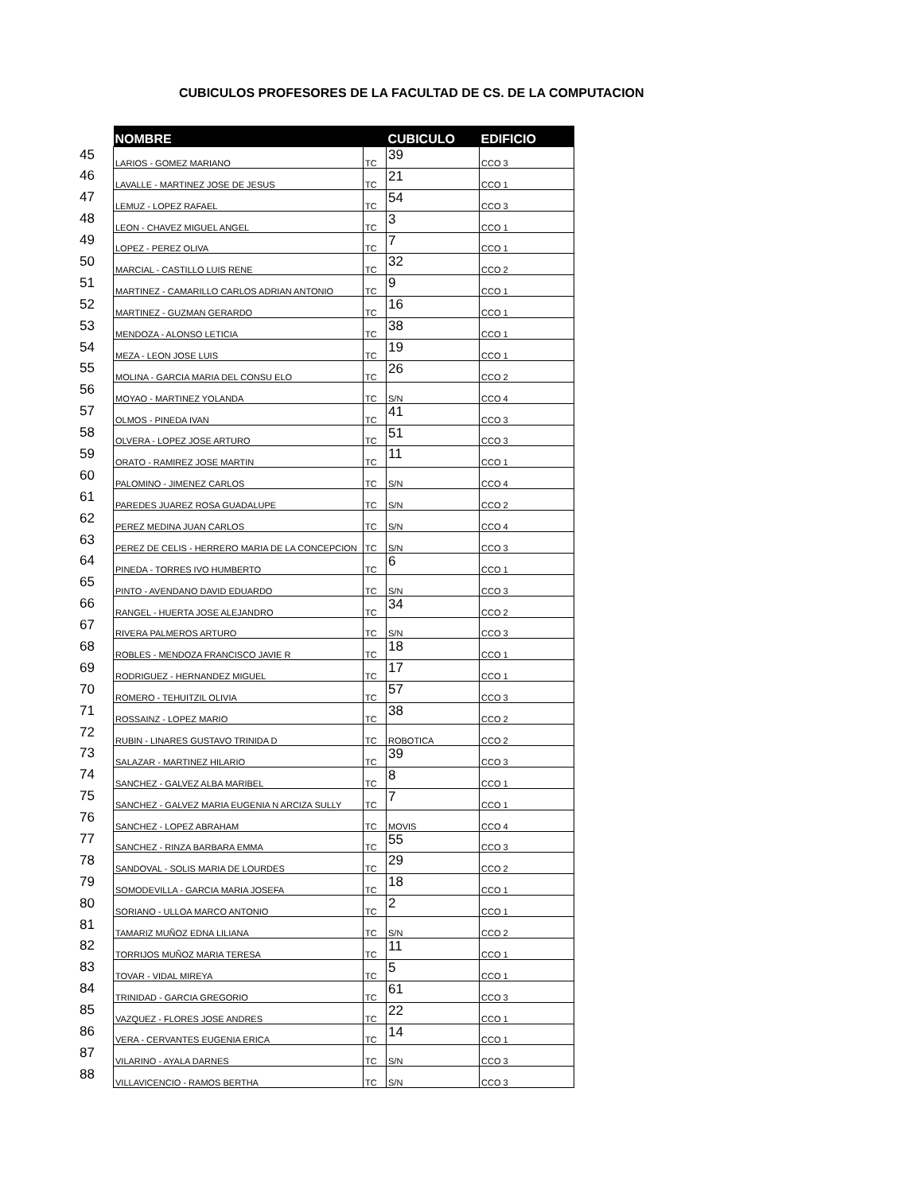CUBICULOS PROFESORES DE LA FACULTAD DE CS. DE LA COMPUTACION
| | NOMBRE | | CUBICULO | EDIFICIO |
| 45 | LARIOS - GOMEZ MARIANO | TC | 39 | CCO 3 |
| 46 | LAVALLE - MARTINEZ JOSE DE JESUS | TC | 21 | CCO 1 |
| 47 | LEMUZ - LOPEZ RAFAEL | TC | 54 | CCO 3 |
| 48 | LEON - CHAVEZ MIGUEL ANGEL | TC | 3 | CCO 1 |
| 49 | LOPEZ - PEREZ OLIVA | TC | 7 | CCO 1 |
| 50 | MARCIAL - CASTILLO LUIS RENE | TC | 32 | CCO 2 |
| 51 | MARTINEZ - CAMARILLO CARLOS ADRIAN ANTONIO | TC | 9 | CCO 1 |
| 52 | MARTINEZ - GUZMAN GERARDO | TC | 16 | CCO 1 |
| 53 | MENDOZA - ALONSO LETICIA | TC | 38 | CCO 1 |
| 54 | MEZA - LEON JOSE LUIS | TC | 19 | CCO 1 |
| 55 | MOLINA - GARCIA MARIA DEL CONSU ELO | TC | 26 | CCO 2 |
| 56 | MOYAO - MARTINEZ YOLANDA | TC | S/N | CCO 4 |
| 57 | OLMOS - PINEDA IVAN | TC | 41 | CCO 3 |
| 58 | OLVERA - LOPEZ JOSE ARTURO | TC | 51 | CCO 3 |
| 59 | ORATO - RAMIREZ JOSE MARTIN | TC | 11 | CCO 1 |
| 60 | PALOMINO - JIMENEZ CARLOS | TC | S/N | CCO 4 |
| 61 | PAREDES JUAREZ ROSA GUADALUPE | TC | S/N | CCO 2 |
| 62 | PEREZ MEDINA JUAN CARLOS | TC | S/N | CCO 4 |
| 63 | PEREZ DE CELIS - HERRERO MARIA DE LA CONCEPCION | TC | S/N | CCO 3 |
| 64 | PINEDA - TORRES IVO HUMBERTO | TC | 6 | CCO 1 |
| 65 | PINTO - AVENDANO DAVID EDUARDO | TC | S/N | CCO 3 |
| 66 | RANGEL - HUERTA JOSE ALEJANDRO | TC | 34 | CCO 2 |
| 67 | RIVERA PALMEROS ARTURO | TC | S/N | CCO 3 |
| 68 | ROBLES - MENDOZA FRANCISCO JAVIE R | TC | 18 | CCO 1 |
| 69 | RODRIGUEZ - HERNANDEZ MIGUEL | TC | 17 | CCO 1 |
| 70 | ROMERO - TEHUITZIL OLIVIA | TC | 57 | CCO 3 |
| 71 | ROSSAINZ - LOPEZ MARIO | TC | 38 | CCO 2 |
| 72 | RUBIN - LINARES GUSTAVO TRINIDA D | TC | ROBOTICA | CCO 2 |
| 73 | SALAZAR - MARTINEZ HILARIO | TC | 39 | CCO 3 |
| 74 | SANCHEZ - GALVEZ ALBA MARIBEL | TC | 8 | CCO 1 |
| 75 | SANCHEZ - GALVEZ MARIA EUGENIA N ARCIZA SULLY | TC | 7 | CCO 1 |
| 76 | SANCHEZ - LOPEZ ABRAHAM | TC | MOVIS | CCO 4 |
| 77 | SANCHEZ - RINZA BARBARA EMMA | TC | 55 | CCO 3 |
| 78 | SANDOVAL - SOLIS MARIA DE LOURDES | TC | 29 | CCO 2 |
| 79 | SOMODEVILLA - GARCIA MARIA JOSEFA | TC | 18 | CCO 1 |
| 80 | SORIANO - ULLOA MARCO ANTONIO | TC | 2 | CCO 1 |
| 81 | TAMARIZ MUÑOZ EDNA LILIANA | TC | S/N | CCO 2 |
| 82 | TORRIJOS MUÑOZ MARIA TERESA | TC | 11 | CCO 1 |
| 83 | TOVAR - VIDAL MIREYA | TC | 5 | CCO 1 |
| 84 | TRINIDAD - GARCIA GREGORIO | TC | 61 | CCO 3 |
| 85 | VAZQUEZ - FLORES JOSE ANDRES | TC | 22 | CCO 1 |
| 86 | VERA - CERVANTES EUGENIA ERICA | TC | 14 | CCO 1 |
| 87 | VILARINO - AYALA DARNES | TC | S/N | CCO 3 |
| 88 | VILLAVICENCIO - RAMOS BERTHA | TC | S/N | CCO 3 |